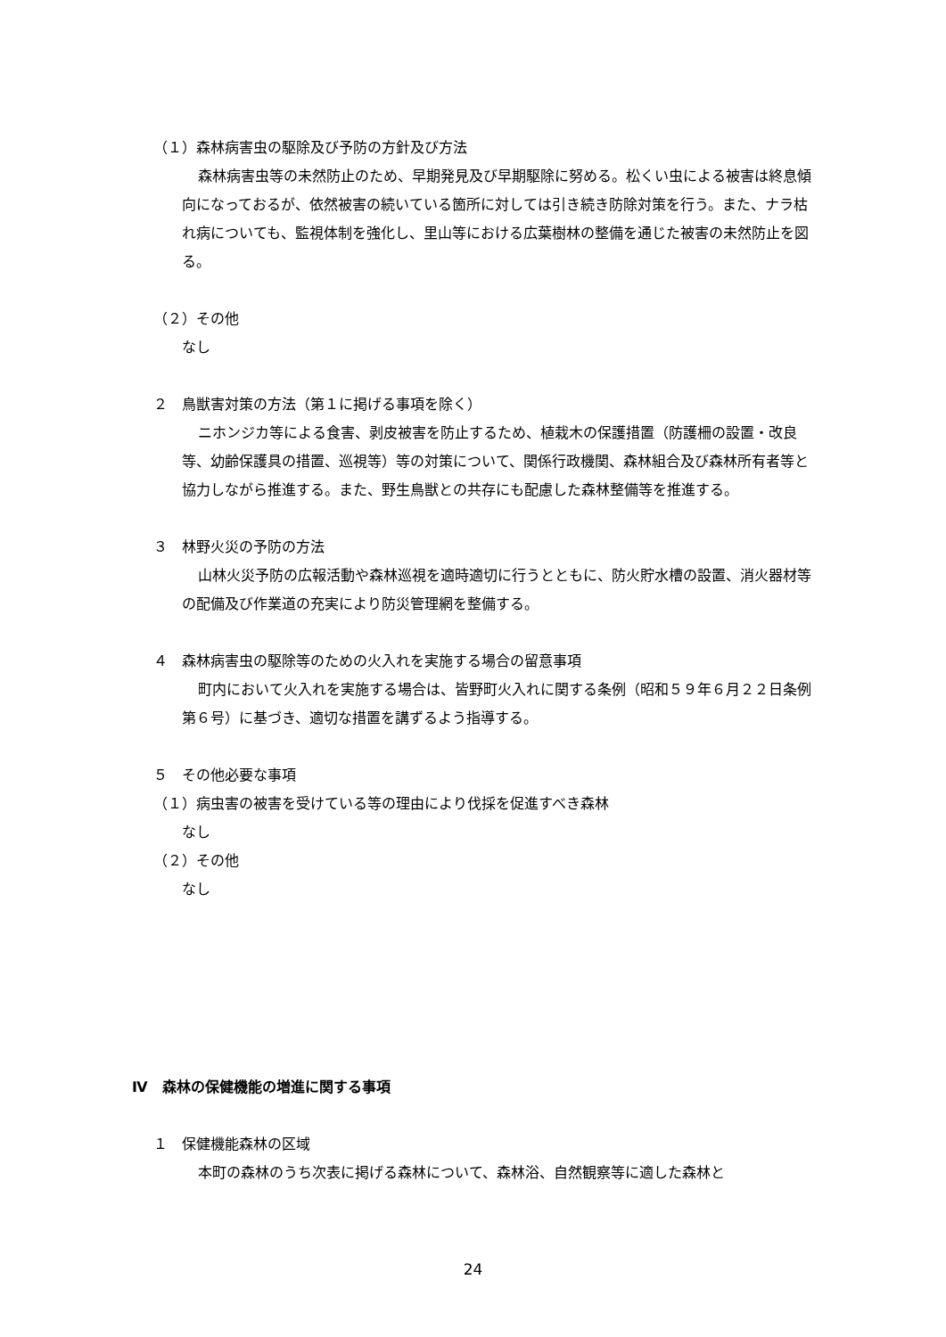（１）森林病害虫の駆除及び予防の方針及び方法
森林病害虫等の未然防止のため、早期発見及び早期駆除に努める。松くい虫による被害は終息傾向になっておるが、依然被害の続いている箇所に対しては引き続き防除対策を行う。また、ナラ枯れ病についても、監視体制を強化し、里山等における広葉樹林の整備を通じた被害の未然防止を図る。
（２）その他
なし
２　鳥獣害対策の方法（第１に掲げる事項を除く）
ニホンジカ等による食害、剥皮被害を防止するため、植栽木の保護措置（防護柵の設置・改良等、幼齢保護具の措置、巡視等）等の対策について、関係行政機関、森林組合及び森林所有者等と協力しながら推進する。また、野生鳥獣との共存にも配慮した森林整備等を推進する。
３　林野火災の予防の方法
山林火災予防の広報活動や森林巡視を適時適切に行うとともに、防火貯水槽の設置、消火器材等の配備及び作業道の充実により防災管理網を整備する。
４　森林病害虫の駆除等のための火入れを実施する場合の留意事項
町内において火入れを実施する場合は、皆野町火入れに関する条例（昭和５９年６月２２日条例第６号）に基づき、適切な措置を講ずるよう指導する。
５　その他必要な事項
（１）病虫害の被害を受けている等の理由により伐採を促進すべき森林
なし
（２）その他
なし
Ⅳ　森林の保健機能の増進に関する事項
１　保健機能森林の区域
本町の森林のうち次表に掲げる森林について、森林浴、自然観察等に適した森林と
24